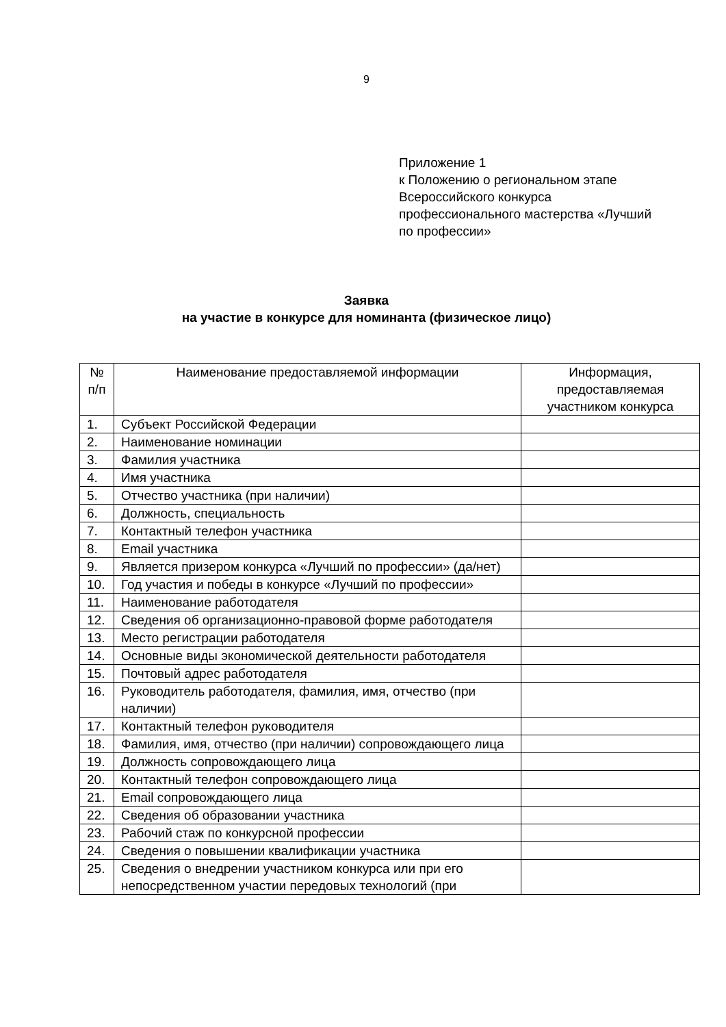9
Приложение 1
к Положению о региональном этапе
Всероссийского конкурса
профессионального мастерства «Лучший
по профессии»
Заявка
на участие в конкурсе для номинанта (физическое лицо)
| № п/п | Наименование предоставляемой информации | Информация, предоставляемая участником конкурса |
| --- | --- | --- |
| 1. | Субъект Российской Федерации | |
| 2. | Наименование номинации | |
| 3. | Фамилия участника | |
| 4. | Имя участника | |
| 5. | Отчество участника (при наличии) | |
| 6. | Должность, специальность | |
| 7. | Контактный телефон участника | |
| 8. | Email участника | |
| 9. | Является призером конкурса «Лучший по профессии» (да/нет) | |
| 10. | Год участия и победы в конкурсе «Лучший по профессии» | |
| 11. | Наименование работодателя | |
| 12. | Сведения об организационно-правовой форме работодателя | |
| 13. | Место регистрации работодателя | |
| 14. | Основные виды экономической деятельности работодателя | |
| 15. | Почтовый адрес работодателя | |
| 16. | Руководитель работодателя, фамилия, имя, отчество (при наличии) | |
| 17. | Контактный телефон руководителя | |
| 18. | Фамилия, имя, отчество (при наличии) сопровождающего лица | |
| 19. | Должность сопровождающего лица | |
| 20. | Контактный телефон сопровождающего лица | |
| 21. | Email сопровождающего лица | |
| 22. | Сведения об образовании участника | |
| 23. | Рабочий стаж по конкурсной профессии | |
| 24. | Сведения о повышении квалификации участника | |
| 25. | Сведения о внедрении участником конкурса или при его непосредственном участии передовых технологий (при | |